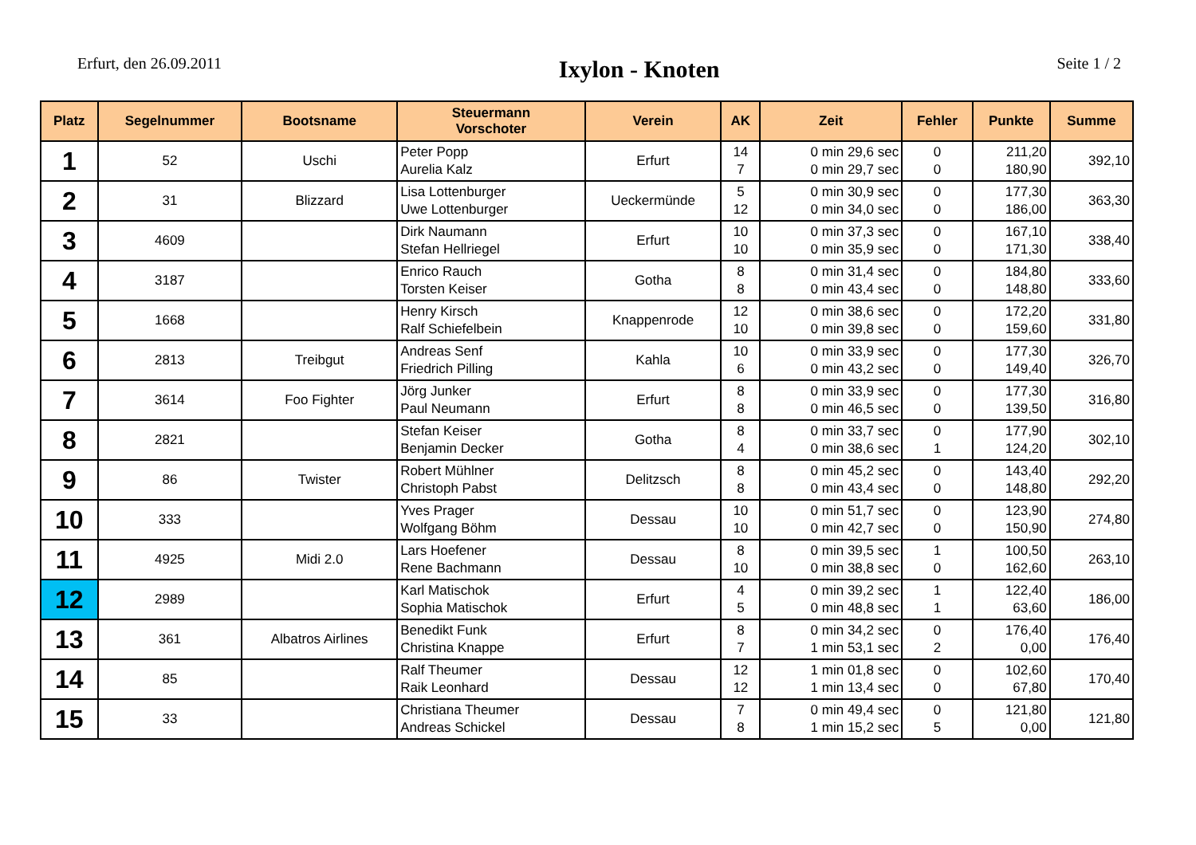Erfurt, den 26.09.2011
Ixylon - Knoten
Seite 1 / 2
| Platz | Segelnummer | Bootsname | Steuermann Vorschoter | Verein | AK | Zeit | Fehler | Punkte | Summe |
| --- | --- | --- | --- | --- | --- | --- | --- | --- | --- |
| 1 | 52 | Uschi | Peter Popp Aurelia Kalz | Erfurt | 14 7 | 0 min 29,6 sec 0 min 29,7 sec | 0 0 | 211,20 180,90 | 392,10 |
| 2 | 31 | Blizzard | Lisa Lottenburger Uwe Lottenburger | Ueckermünde | 5 12 | 0 min 30,9 sec 0 min 34,0 sec | 0 0 | 177,30 186,00 | 363,30 |
| 3 | 4609 | | Dirk Naumann Stefan Hellriegel | Erfurt | 10 10 | 0 min 37,3 sec 0 min 35,9 sec | 0 0 | 167,10 171,30 | 338,40 |
| 4 | 3187 | | Enrico Rauch Torsten Keiser | Gotha | 8 8 | 0 min 31,4 sec 0 min 43,4 sec | 0 0 | 184,80 148,80 | 333,60 |
| 5 | 1668 | | Henry Kirsch Ralf Schiefelbein | Knappenrode | 12 10 | 0 min 38,6 sec 0 min 39,8 sec | 0 0 | 172,20 159,60 | 331,80 |
| 6 | 2813 | Treibgut | Andreas Senf Friedrich Pilling | Kahla | 10 6 | 0 min 33,9 sec 0 min 43,2 sec | 0 0 | 177,30 149,40 | 326,70 |
| 7 | 3614 | Foo Fighter | Jörg Junker Paul Neumann | Erfurt | 8 8 | 0 min 33,9 sec 0 min 46,5 sec | 0 0 | 177,30 139,50 | 316,80 |
| 8 | 2821 | | Stefan Keiser Benjamin Decker | Gotha | 8 4 | 0 min 33,7 sec 0 min 38,6 sec | 0 1 | 177,90 124,20 | 302,10 |
| 9 | 86 | Twister | Robert Mühlner Christoph Pabst | Delitzsch | 8 8 | 0 min 45,2 sec 0 min 43,4 sec | 0 0 | 143,40 148,80 | 292,20 |
| 10 | 333 | | Yves Prager Wolfgang Böhm | Dessau | 10 10 | 0 min 51,7 sec 0 min 42,7 sec | 0 0 | 123,90 150,90 | 274,80 |
| 11 | 4925 | Midi 2.0 | Lars Hoefener Rene Bachmann | Dessau | 8 10 | 0 min 39,5 sec 0 min 38,8 sec | 1 0 | 100,50 162,60 | 263,10 |
| 12 | 2989 | | Karl Matischok Sophia Matischok | Erfurt | 4 5 | 0 min 39,2 sec 0 min 48,8 sec | 1 1 | 122,40 63,60 | 186,00 |
| 13 | 361 | Albatros Airlines | Benedikt Funk Christina Knappe | Erfurt | 8 7 | 0 min 34,2 sec 1 min 53,1 sec | 0 2 | 176,40 0,00 | 176,40 |
| 14 | 85 | | Ralf Theumer Raik Leonhard | Dessau | 12 12 | 1 min 01,8 sec 1 min 13,4 sec | 0 0 | 102,60 67,80 | 170,40 |
| 15 | 33 | | Christiana Theumer Andreas Schickel | Dessau | 7 8 | 0 min 49,4 sec 1 min 15,2 sec | 0 5 | 121,80 0,00 | 121,80 |